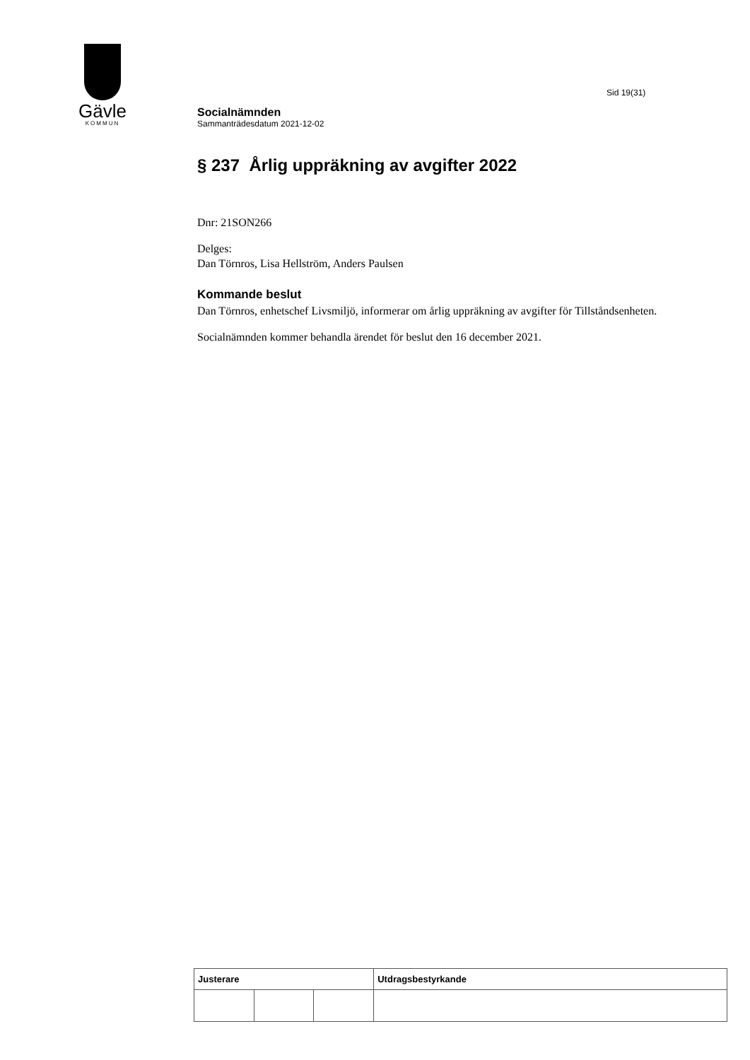Gävle
KOMMUN
Sid 19(31)
Socialnämnden
Sammanträdesdatum 2021-12-02
§ 237 Årlig uppräkning av avgifter 2022
Dnr: 21SON266
Delges:
Dan Törnros, Lisa Hellström, Anders Paulsen
Kommande beslut
Dan Törnros, enhetschef Livsmiljö, informerar om årlig uppräkning av avgifter för Tillståndsenheten.
Socialnämnden kommer behandla ärendet för beslut den 16 december 2021.
| Justerare | | | Utdragsbestyrkande |
| --- | --- | --- | --- |